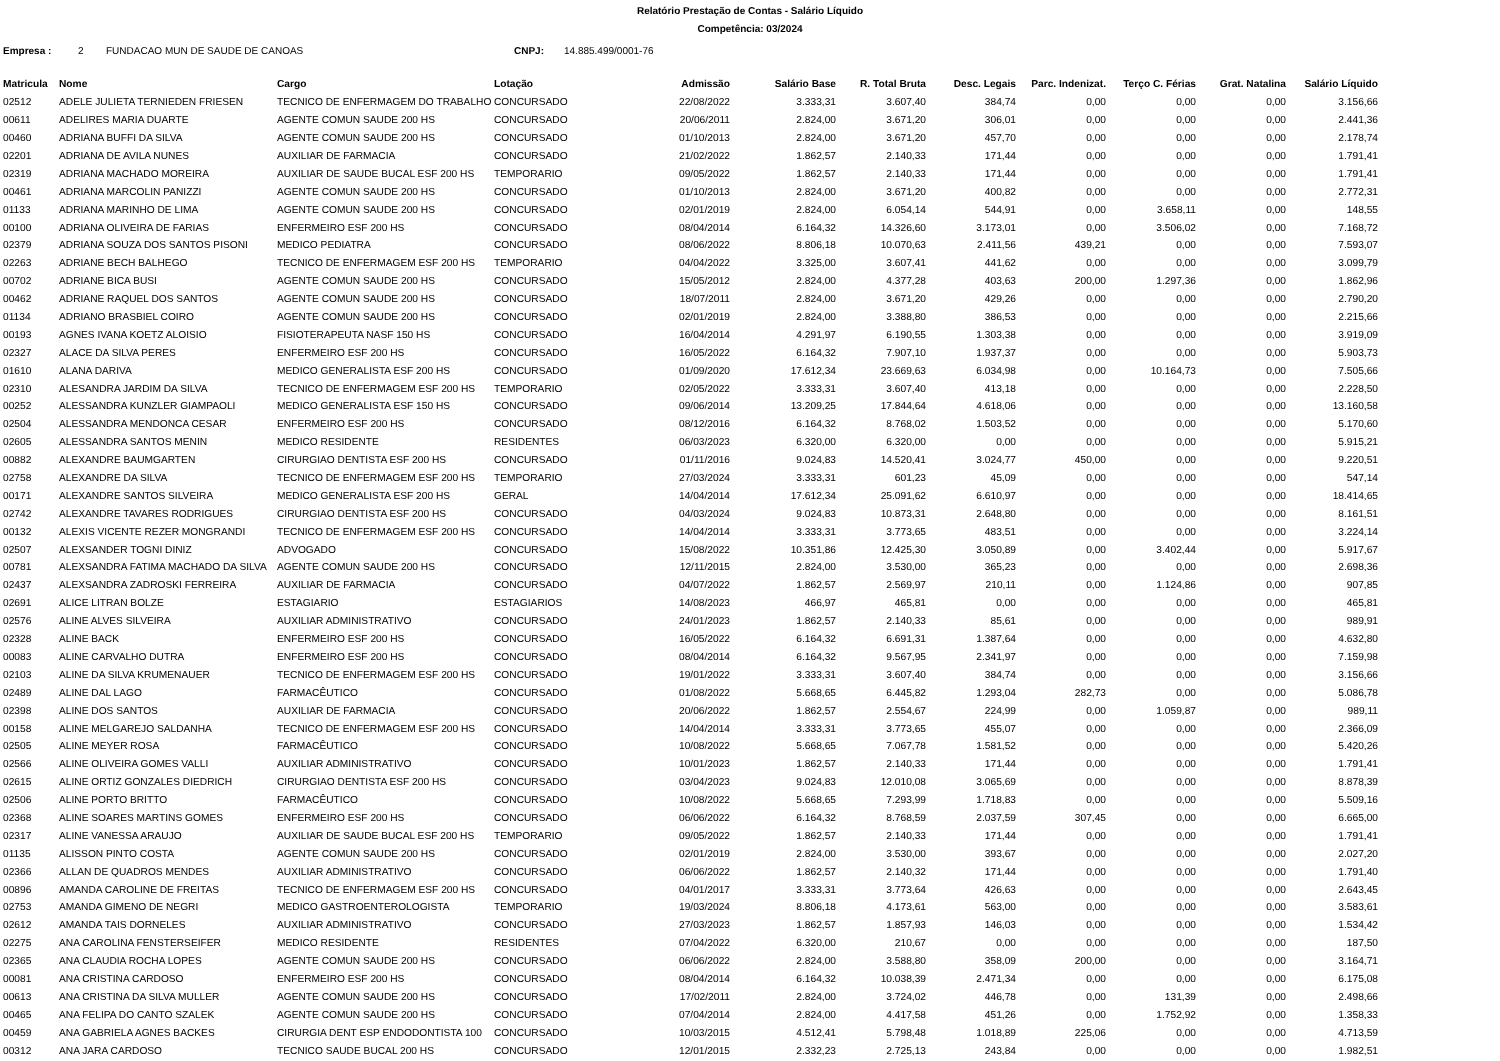Relatório Prestação de Contas - Salário Líquido
Competência: 03/2024
Empresa : 2 FUNDACAO MUN DE SAUDE DE CANOAS CNPJ: 14.885.499/0001-76
| Matricula | Nome | Cargo | Lotação | Admissão | Salário Base | R. Total Bruta | Desc. Legais | Parc. Indenizat. | Terço C. Férias | Grat. Natalina | Salário Líquido |
| --- | --- | --- | --- | --- | --- | --- | --- | --- | --- | --- | --- |
| 02512 | ADELE JULIETA TERNIEDEN FRIESEN | TECNICO DE ENFERMAGEM DO TRABALHO | CONCURSADO | 22/08/2022 | 3.333,31 | 3.607,40 | 384,74 | 0,00 | 0,00 | 0,00 | 3.156,66 |
| 00611 | ADELIRES MARIA DUARTE | AGENTE COMUN SAUDE 200 HS | CONCURSADO | 20/06/2011 | 2.824,00 | 3.671,20 | 306,01 | 0,00 | 0,00 | 0,00 | 2.441,36 |
| 00460 | ADRIANA BUFFI DA SILVA | AGENTE COMUN SAUDE 200 HS | CONCURSADO | 01/10/2013 | 2.824,00 | 3.671,20 | 457,70 | 0,00 | 0,00 | 0,00 | 2.178,74 |
| 02201 | ADRIANA DE AVILA NUNES | AUXILIAR DE FARMACIA | CONCURSADO | 21/02/2022 | 1.862,57 | 2.140,33 | 171,44 | 0,00 | 0,00 | 0,00 | 1.791,41 |
| 02319 | ADRIANA MACHADO MOREIRA | AUXILIAR DE SAUDE BUCAL ESF 200 HS | TEMPORARIO | 09/05/2022 | 1.862,57 | 2.140,33 | 171,44 | 0,00 | 0,00 | 0,00 | 1.791,41 |
| 00461 | ADRIANA MARCOLIN PANIZZI | AGENTE COMUN SAUDE 200 HS | CONCURSADO | 01/10/2013 | 2.824,00 | 3.671,20 | 400,82 | 0,00 | 0,00 | 0,00 | 2.772,31 |
| 01133 | ADRIANA MARINHO DE LIMA | AGENTE COMUN SAUDE 200 HS | CONCURSADO | 02/01/2019 | 2.824,00 | 6.054,14 | 544,91 | 0,00 | 3.658,11 | 0,00 | 148,55 |
| 00100 | ADRIANA OLIVEIRA DE FARIAS | ENFERMEIRO ESF 200 HS | CONCURSADO | 08/04/2014 | 6.164,32 | 14.326,60 | 3.173,01 | 0,00 | 3.506,02 | 0,00 | 7.168,72 |
| 02379 | ADRIANA SOUZA DOS SANTOS PISONI | MEDICO PEDIATRA | CONCURSADO | 08/06/2022 | 8.806,18 | 10.070,63 | 2.411,56 | 439,21 | 0,00 | 0,00 | 7.593,07 |
| 02263 | ADRIANE BECH BALHEGO | TECNICO DE ENFERMAGEM ESF 200 HS | TEMPORARIO | 04/04/2022 | 3.325,00 | 3.607,41 | 441,62 | 0,00 | 0,00 | 0,00 | 3.099,79 |
| 00702 | ADRIANE BICA BUSI | AGENTE COMUN SAUDE 200 HS | CONCURSADO | 15/05/2012 | 2.824,00 | 4.377,28 | 403,63 | 200,00 | 1.297,36 | 0,00 | 1.862,96 |
| 00462 | ADRIANE RAQUEL DOS SANTOS | AGENTE COMUN SAUDE 200 HS | CONCURSADO | 18/07/2011 | 2.824,00 | 3.671,20 | 429,26 | 0,00 | 0,00 | 0,00 | 2.790,20 |
| 01134 | ADRIANO BRASBIEL COIRO | AGENTE COMUN SAUDE 200 HS | CONCURSADO | 02/01/2019 | 2.824,00 | 3.388,80 | 386,53 | 0,00 | 0,00 | 0,00 | 2.215,66 |
| 00193 | AGNES IVANA KOETZ ALOISIO | FISIOTERAPEUTA NASF 150 HS | CONCURSADO | 16/04/2014 | 4.291,97 | 6.190,55 | 1.303,38 | 0,00 | 0,00 | 0,00 | 3.919,09 |
| 02327 | ALACE DA SILVA PERES | ENFERMEIRO ESF 200 HS | CONCURSADO | 16/05/2022 | 6.164,32 | 7.907,10 | 1.937,37 | 0,00 | 0,00 | 0,00 | 5.903,73 |
| 01610 | ALANA DARIVA | MEDICO GENERALISTA ESF 200 HS | CONCURSADO | 01/09/2020 | 17.612,34 | 23.669,63 | 6.034,98 | 0,00 | 10.164,73 | 0,00 | 7.505,66 |
| 02310 | ALESANDRA JARDIM DA SILVA | TECNICO DE ENFERMAGEM ESF 200 HS | TEMPORARIO | 02/05/2022 | 3.333,31 | 3.607,40 | 413,18 | 0,00 | 0,00 | 0,00 | 2.228,50 |
| 00252 | ALESSANDRA KUNZLER GIAMPAOLI | MEDICO GENERALISTA ESF 150 HS | CONCURSADO | 09/06/2014 | 13.209,25 | 17.844,64 | 4.618,06 | 0,00 | 0,00 | 0,00 | 13.160,58 |
| 02504 | ALESSANDRA MENDONCA CESAR | ENFERMEIRO ESF 200 HS | CONCURSADO | 08/12/2016 | 6.164,32 | 8.768,02 | 1.503,52 | 0,00 | 0,00 | 0,00 | 5.170,60 |
| 02605 | ALESSANDRA SANTOS MENIN | MEDICO RESIDENTE | RESIDENTES | 06/03/2023 | 6.320,00 | 6.320,00 | 0,00 | 0,00 | 0,00 | 0,00 | 5.915,21 |
| 00882 | ALEXANDRE BAUMGARTEN | CIRURGIAO DENTISTA ESF 200 HS | CONCURSADO | 01/11/2016 | 9.024,83 | 14.520,41 | 3.024,77 | 450,00 | 0,00 | 0,00 | 9.220,51 |
| 02758 | ALEXANDRE DA SILVA | TECNICO DE ENFERMAGEM ESF 200 HS | TEMPORARIO | 27/03/2024 | 3.333,31 | 601,23 | 45,09 | 0,00 | 0,00 | 0,00 | 547,14 |
| 00171 | ALEXANDRE SANTOS SILVEIRA | MEDICO GENERALISTA ESF 200 HS | GERAL | 14/04/2014 | 17.612,34 | 25.091,62 | 6.610,97 | 0,00 | 0,00 | 0,00 | 18.414,65 |
| 02742 | ALEXANDRE TAVARES RODRIGUES | CIRURGIAO DENTISTA ESF 200 HS | CONCURSADO | 04/03/2024 | 9.024,83 | 10.873,31 | 2.648,80 | 0,00 | 0,00 | 0,00 | 8.161,51 |
| 00132 | ALEXIS VICENTE REZER MONGRANDI | TECNICO DE ENFERMAGEM ESF 200 HS | CONCURSADO | 14/04/2014 | 3.333,31 | 3.773,65 | 483,51 | 0,00 | 0,00 | 0,00 | 3.224,14 |
| 02507 | ALEXSANDER TOGNI DINIZ | ADVOGADO | CONCURSADO | 15/08/2022 | 10.351,86 | 12.425,30 | 3.050,89 | 0,00 | 3.402,44 | 0,00 | 5.917,67 |
| 00781 | ALEXSANDRA FATIMA MACHADO DA SILVA | AGENTE COMUN SAUDE 200 HS | CONCURSADO | 12/11/2015 | 2.824,00 | 3.530,00 | 365,23 | 0,00 | 0,00 | 0,00 | 2.698,36 |
| 02437 | ALEXSANDRA ZADROSKI FERREIRA | AUXILIAR DE FARMACIA | CONCURSADO | 04/07/2022 | 1.862,57 | 2.569,97 | 210,11 | 0,00 | 1.124,86 | 0,00 | 907,85 |
| 02691 | ALICE LITRAN BOLZE | ESTAGIARIO | ESTAGIARIOS | 14/08/2023 | 466,97 | 465,81 | 0,00 | 0,00 | 0,00 | 0,00 | 465,81 |
| 02576 | ALINE ALVES SILVEIRA | AUXILIAR ADMINISTRATIVO | CONCURSADO | 24/01/2023 | 1.862,57 | 2.140,33 | 85,61 | 0,00 | 0,00 | 0,00 | 989,91 |
| 02328 | ALINE BACK | ENFERMEIRO ESF 200 HS | CONCURSADO | 16/05/2022 | 6.164,32 | 6.691,31 | 1.387,64 | 0,00 | 0,00 | 0,00 | 4.632,80 |
| 00083 | ALINE CARVALHO DUTRA | ENFERMEIRO ESF 200 HS | CONCURSADO | 08/04/2014 | 6.164,32 | 9.567,95 | 2.341,97 | 0,00 | 0,00 | 0,00 | 7.159,98 |
| 02103 | ALINE DA SILVA KRUMENAUER | TECNICO DE ENFERMAGEM ESF 200 HS | CONCURSADO | 19/01/2022 | 3.333,31 | 3.607,40 | 384,74 | 0,00 | 0,00 | 0,00 | 3.156,66 |
| 02489 | ALINE DAL LAGO | FARMACÊUTICO | CONCURSADO | 01/08/2022 | 5.668,65 | 6.445,82 | 1.293,04 | 282,73 | 0,00 | 0,00 | 5.086,78 |
| 02398 | ALINE DOS SANTOS | AUXILIAR DE FARMACIA | CONCURSADO | 20/06/2022 | 1.862,57 | 2.554,67 | 224,99 | 0,00 | 1.059,87 | 0,00 | 989,11 |
| 00158 | ALINE MELGAREJO SALDANHA | TECNICO DE ENFERMAGEM ESF 200 HS | CONCURSADO | 14/04/2014 | 3.333,31 | 3.773,65 | 455,07 | 0,00 | 0,00 | 0,00 | 2.366,09 |
| 02505 | ALINE MEYER ROSA | FARMACÊUTICO | CONCURSADO | 10/08/2022 | 5.668,65 | 7.067,78 | 1.581,52 | 0,00 | 0,00 | 0,00 | 5.420,26 |
| 02566 | ALINE OLIVEIRA GOMES VALLI | AUXILIAR ADMINISTRATIVO | CONCURSADO | 10/01/2023 | 1.862,57 | 2.140,33 | 171,44 | 0,00 | 0,00 | 0,00 | 1.791,41 |
| 02615 | ALINE ORTIZ GONZALES DIEDRICH | CIRURGIAO DENTISTA ESF 200 HS | CONCURSADO | 03/04/2023 | 9.024,83 | 12.010,08 | 3.065,69 | 0,00 | 0,00 | 0,00 | 8.878,39 |
| 02506 | ALINE PORTO BRITTO | FARMACÊUTICO | CONCURSADO | 10/08/2022 | 5.668,65 | 7.293,99 | 1.718,83 | 0,00 | 0,00 | 0,00 | 5.509,16 |
| 02368 | ALINE SOARES MARTINS GOMES | ENFERMEIRO ESF 200 HS | CONCURSADO | 06/06/2022 | 6.164,32 | 8.768,59 | 2.037,59 | 307,45 | 0,00 | 0,00 | 6.665,00 |
| 02317 | ALINE VANESSA ARAUJO | AUXILIAR DE SAUDE BUCAL ESF 200 HS | TEMPORARIO | 09/05/2022 | 1.862,57 | 2.140,33 | 171,44 | 0,00 | 0,00 | 0,00 | 1.791,41 |
| 01135 | ALISSON PINTO COSTA | AGENTE COMUN SAUDE 200 HS | CONCURSADO | 02/01/2019 | 2.824,00 | 3.530,00 | 393,67 | 0,00 | 0,00 | 0,00 | 2.027,20 |
| 02366 | ALLAN DE QUADROS MENDES | AUXILIAR ADMINISTRATIVO | CONCURSADO | 06/06/2022 | 1.862,57 | 2.140,32 | 171,44 | 0,00 | 0,00 | 0,00 | 1.791,40 |
| 00896 | AMANDA CAROLINE DE FREITAS | TECNICO DE ENFERMAGEM ESF 200 HS | CONCURSADO | 04/01/2017 | 3.333,31 | 3.773,64 | 426,63 | 0,00 | 0,00 | 0,00 | 2.643,45 |
| 02753 | AMANDA GIMENO DE NEGRI | MEDICO GASTROENTEROLOGISTA | TEMPORARIO | 19/03/2024 | 8.806,18 | 4.173,61 | 563,00 | 0,00 | 0,00 | 0,00 | 3.583,61 |
| 02612 | AMANDA TAIS DORNELES | AUXILIAR ADMINISTRATIVO | CONCURSADO | 27/03/2023 | 1.862,57 | 1.857,93 | 146,03 | 0,00 | 0,00 | 0,00 | 1.534,42 |
| 02275 | ANA CAROLINA FENSTERSEIFER | MEDICO RESIDENTE | RESIDENTES | 07/04/2022 | 6.320,00 | 210,67 | 0,00 | 0,00 | 0,00 | 0,00 | 187,50 |
| 02365 | ANA CLAUDIA ROCHA LOPES | AGENTE COMUN SAUDE 200 HS | CONCURSADO | 06/06/2022 | 2.824,00 | 3.588,80 | 358,09 | 200,00 | 0,00 | 0,00 | 3.164,71 |
| 00081 | ANA CRISTINA CARDOSO | ENFERMEIRO ESF 200 HS | CONCURSADO | 08/04/2014 | 6.164,32 | 10.038,39 | 2.471,34 | 0,00 | 0,00 | 0,00 | 6.175,08 |
| 00613 | ANA CRISTINA DA SILVA MULLER | AGENTE COMUN SAUDE 200 HS | CONCURSADO | 17/02/2011 | 2.824,00 | 3.724,02 | 446,78 | 0,00 | 131,39 | 0,00 | 2.498,66 |
| 00465 | ANA FELIPA DO CANTO SZALEK | AGENTE COMUN SAUDE 200 HS | CONCURSADO | 07/04/2014 | 2.824,00 | 4.417,58 | 451,26 | 0,00 | 1.752,92 | 0,00 | 1.358,33 |
| 00459 | ANA GABRIELA AGNES BACKES | CIRURGIA DENT ESP ENDODONTISTA 100 | CONCURSADO | 10/03/2015 | 4.512,41 | 5.798,48 | 1.018,89 | 225,06 | 0,00 | 0,00 | 4.713,59 |
| 00312 | ANA JARA CARDOSO | TECNICO SAUDE BUCAL 200 HS | CONCURSADO | 12/01/2015 | 2.332,23 | 2.725,13 | 243,84 | 0,00 | 0,00 | 0,00 | 1.982,51 |